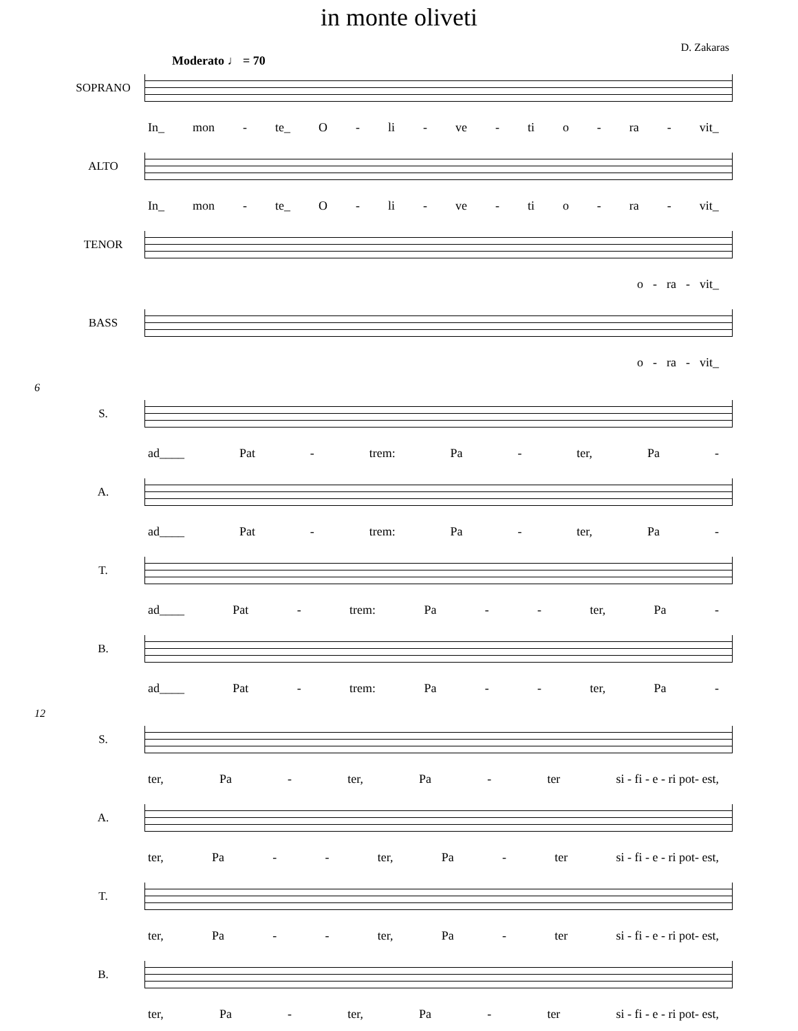in monte oliveti
D. Zakaras
Moderato ♩ = 70
SOPRANO
In_ mon - te_ O - li - ve - ti o - ra - vit_
ALTO
In_ mon - te_ O - li - ve - ti o - ra - vit_
TENOR
o - ra - vit_
BASS
o - ra - vit_
6
S.
ad____ Pat - trem: Pa - ter, Pa -
A.
ad____ Pat - trem: Pa - ter, Pa -
T.
ad____ Pat - trem: Pa - - ter, Pa -
B.
ad____ Pat - trem: Pa - - ter, Pa -
12
S.
ter, Pa - ter, Pa - ter si - fi - e - ri pot- est,
A.
ter, Pa - - ter, Pa - ter si - fi - e - ri pot- est,
T.
ter, Pa - - ter, Pa - ter si - fi - e - ri pot- est,
B.
ter, Pa - ter, Pa - ter si - fi - e - ri pot- est,